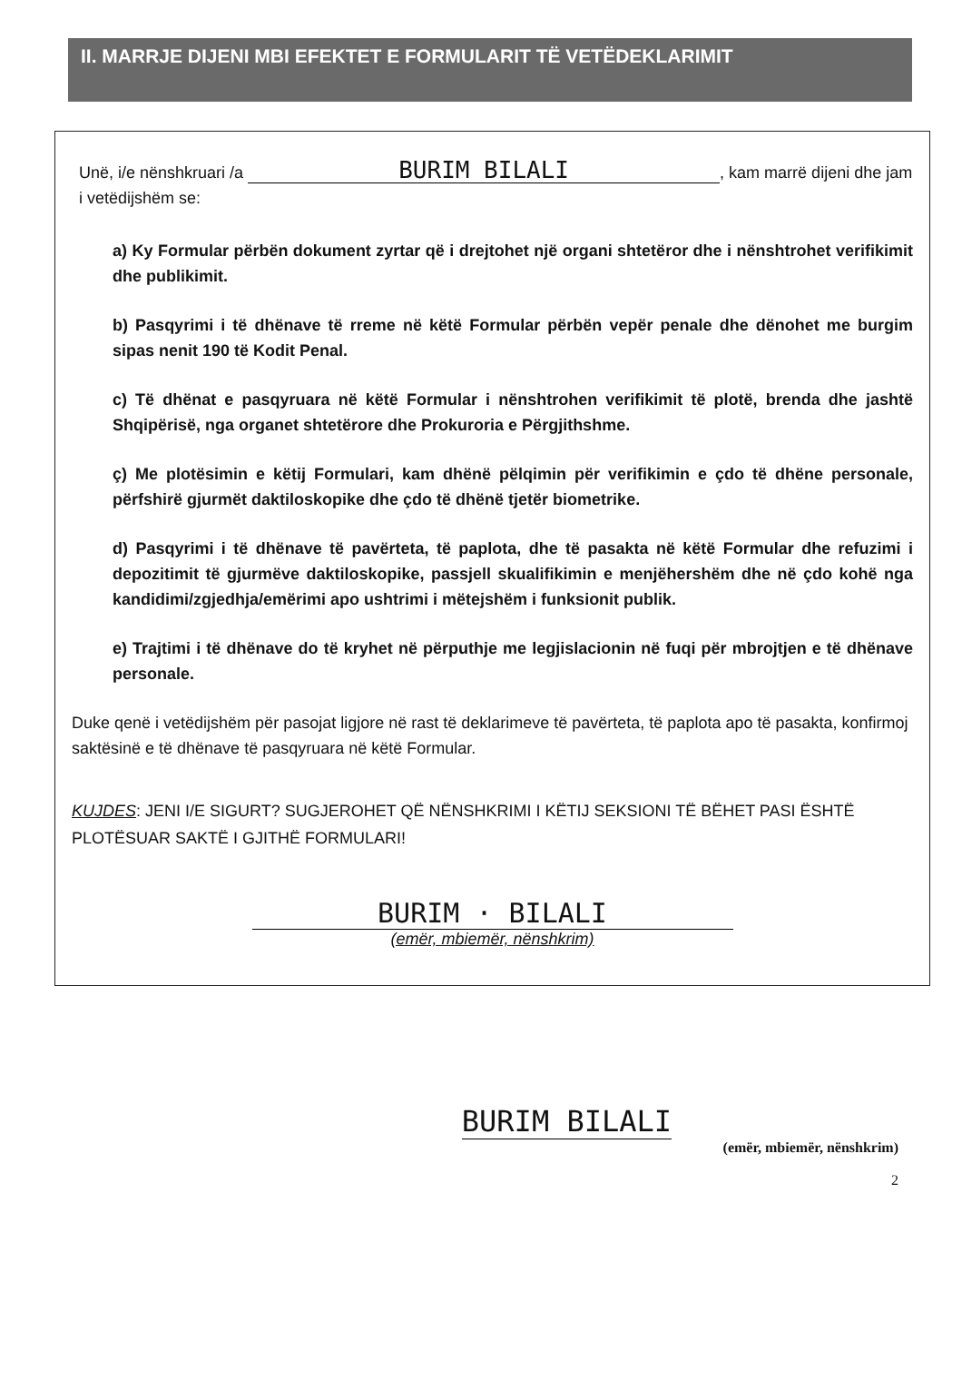II. MARRJE DIJENI MBI EFEKTET E FORMULARIT TË VETËDEKLARIMIT
Unë, i/e nënshkruari /a BURIM BILALI, kam marrë dijeni dhe jam i vetëdijshëm se:
a) Ky Formular përbën dokument zyrtar që i drejtohet një organi shtetëror dhe i nënshtrohet verifikimit dhe publikimit.
b) Pasqyrimi i të dhënave të rreme në këtë Formular përbën vepër penale dhe dënohet me burgim sipas nenit 190 të Kodit Penal.
c) Të dhënat e pasqyruara në këtë Formular i nënshtrohen verifikimit të plotë, brenda dhe jashtë Shqipërisë, nga organet shtetërore dhe Prokuroria e Përgjithshme.
ç) Me plotësimin e këtij Formulari, kam dhënë pëlqimin për verifikimin e çdo të dhëne personale, përfshirë gjurmët daktiloskopike dhe çdo të dhënë tjetër biometrike.
d) Pasqyrimi i të dhënave të pavërteta, të paplota, dhe të pasakta në këtë Formular dhe refuzimi i depozitimit të gjurmëve daktiloskopike, passjell skualifikimin e menjëhershëm dhe në çdo kohë nga kandidimi/zgjedhja/emërimi apo ushtrimi i mëtejshëm i funksionit publik.
e) Trajtimi i të dhënave do të kryhet në përputhje me legjislacionin në fuqi për mbrojtjen e të dhënave personale.
Duke qenë i vetëdijshëm për pasojat ligjore në rast të deklarimeve të pavërteta, të paplota apo të pasakta, konfirmoj saktësinë e të dhënave të pasqyruara në këtë Formular.
KUJDES: JENI I/E SIGURT? SUGJEROHET QË NËNSHKRIMI I KËTIJ SEKSIONI TË BËHET PASI ËSHTË PLOTËSUAR SAKTË I GJITHË FORMULARI!
BURIM · BILALI
(emër, mbiemër, nënshkrim)
BURIM BILALI
(emër, mbiemër, nënshkrim)
2